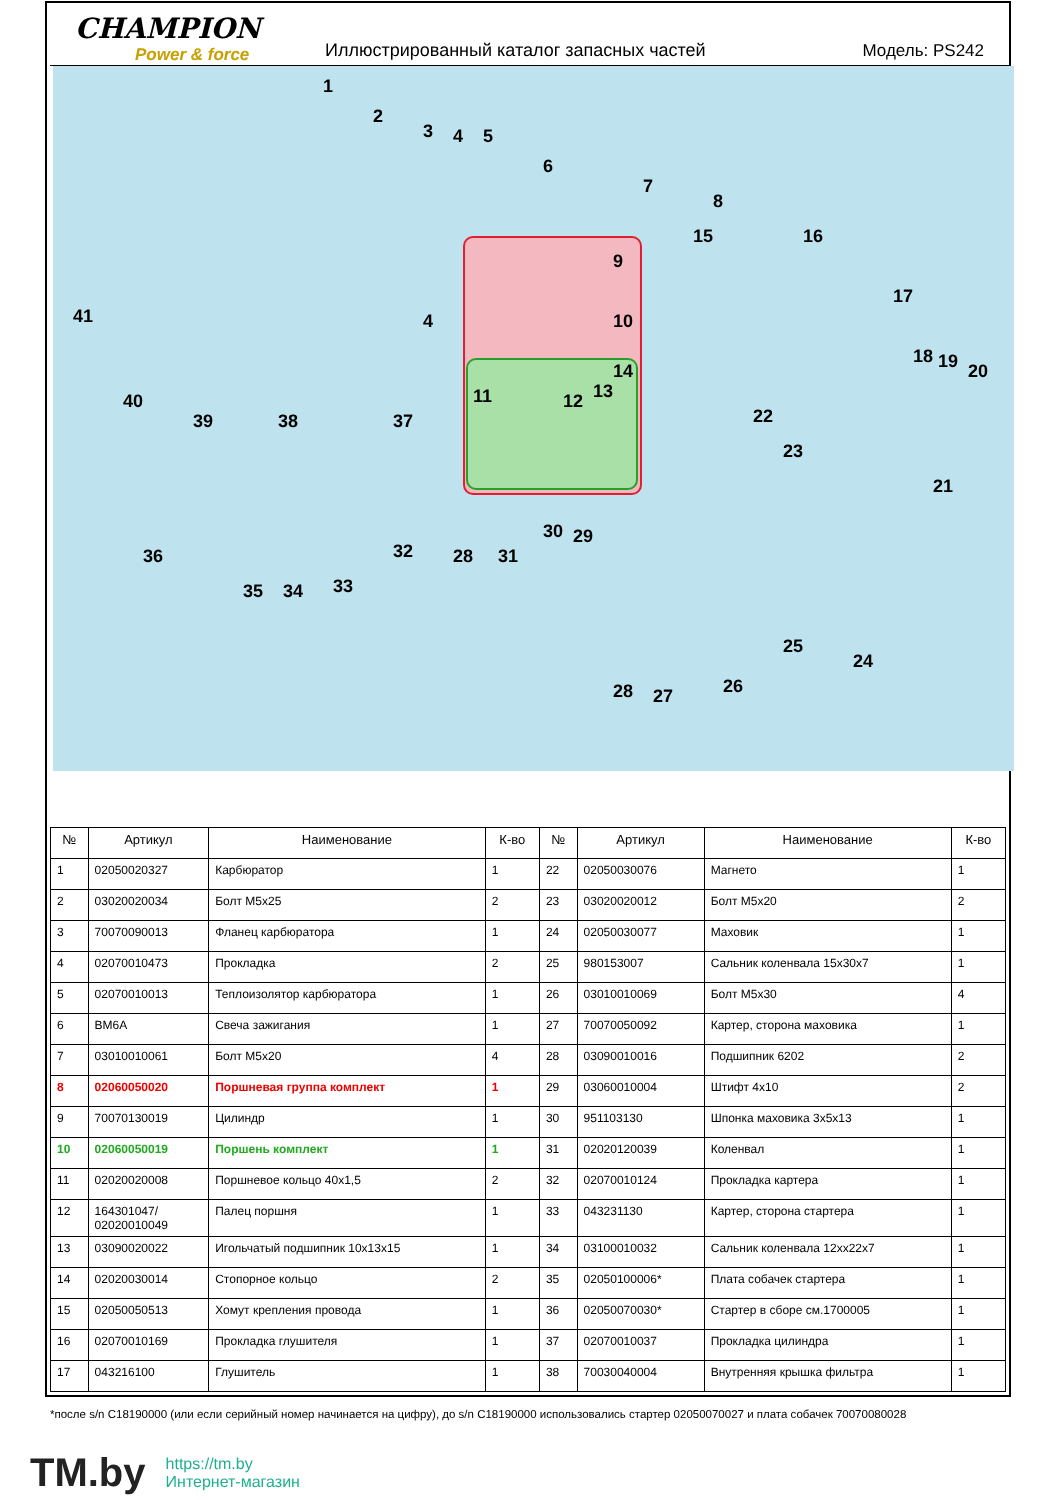CHAMPION
Power & force
Иллюстрированный каталог запасных частей
Модель: PS242
1
2
3 4 5
6
7
8
9
10
11 12 13
14
15 16
17
18 19 20
21
22
23
24
25
26 27 28
28
29 30
31 32
33 34 35
36
37 38 39
40
41 4
| № | Артикул | Наименование | К-во | № | Артикул | Наименование | К-во |
| --- | --- | --- | --- | --- | --- | --- | --- |
| 1 | 02050020327 | Карбюратор | 1 | 22 | 02050030076 | Магнето | 1 |
| 2 | 03020020034 | Болт М5х25 | 2 | 23 | 03020020012 | Болт М5х20 | 2 |
| 3 | 70070090013 | Фланец карбюратора | 1 | 24 | 02050030077 | Маховик | 1 |
| 4 | 02070010473 | Прокладка | 2 | 25 | 980153007 | Сальник коленвала 15х30х7 | 1 |
| 5 | 02070010013 | Теплоизолятор карбюратора | 1 | 26 | 03010010069 | Болт М5х30 | 4 |
| 6 | BM6A | Свеча зажигания | 1 | 27 | 70070050092 | Картер, сторона маховика | 1 |
| 7 | 03010010061 | Болт М5х20 | 4 | 28 | 03090010016 | Подшипник 6202 | 2 |
| 8 | 02060050020 | Поршневая группа комплект | 1 | 29 | 03060010004 | Штифт 4х10 | 2 |
| 9 | 70070130019 | Цилиндр | 1 | 30 | 951103130 | Шпонка маховика 3х5х13 | 1 |
| 10 | 02060050019 | Поршень комплект | 1 | 31 | 02020120039 | Коленвал | 1 |
| 11 | 02020020008 | Поршневое кольцо 40х1,5 | 2 | 32 | 02070010124 | Прокладка картера | 1 |
| 12 | 164301047/ 02020010049 | Палец поршня | 1 | 33 | 043231130 | Картер, сторона стартера | 1 |
| 13 | 03090020022 | Игольчатый подшипник 10х13х15 | 1 | 34 | 03100010032 | Сальник коленвала 12хх22х7 | 1 |
| 14 | 02020030014 | Стопорное кольцо | 2 | 35 | 02050100006* | Плата собачек стартера | 1 |
| 15 | 02050050513 | Хомут крепления провода | 1 | 36 | 02050070030* | Стартер в сборе см.1700005 | 1 |
| 16 | 02070010169 | Прокладка глушителя | 1 | 37 | 02070010037 | Прокладка цилиндра | 1 |
| 17 | 043216100 | Глушитель | 1 | 38 | 70030040004 | Внутренняя крышка фильтра | 1 |
*после s/n C18190000 (или если серийный номер начинается на цифру), до s/n C18190000 использовались стартер 02050070027 и плата собачек 70070080028
TM.by
https://tm.by
Интернет-магазин